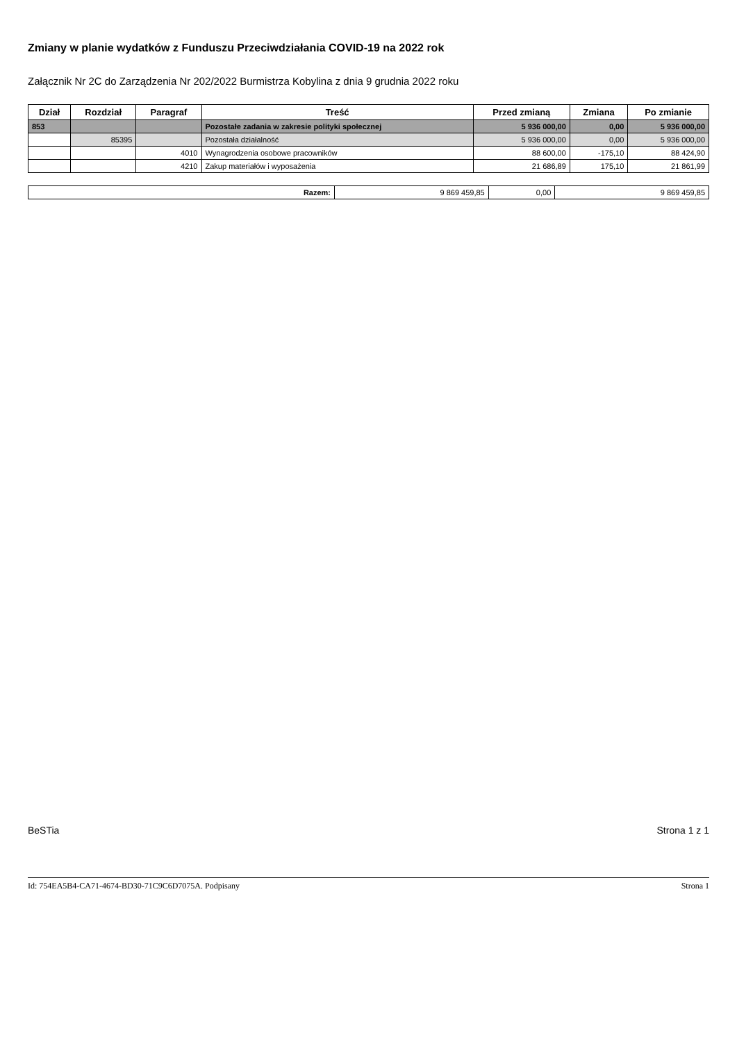Zmiany w planie wydatków z Funduszu Przeciwdziałania COVID-19 na 2022 rok
Załącznik Nr 2C do Zarządzenia Nr 202/2022 Burmistrza Kobylina z dnia 9 grudnia 2022 roku
| Dział | Rozdział | Paragraf | Treść | Przed zmianą | Zmiana | Po zmianie |
| --- | --- | --- | --- | --- | --- | --- |
| 853 | | | Pozostałe zadania w zakresie polityki społecznej | 5 936 000,00 | 0,00 | 5 936 000,00 |
| | 85395 | | Pozostała działalność | 5 936 000,00 | 0,00 | 5 936 000,00 |
| | | 4010 | Wynagrodzenia osobowe pracowników | 88 600,00 | -175,10 | 88 424,90 |
| | | 4210 | Zakup materiałów i wyposażenia | 21 686,89 | 175,10 | 21 861,99 |
| Razem: | 9 869 459,85 | 0,00 | 9 869 459,85 |
BeSTia Strona 1 z 1
Id: 754EA5B4-CA71-4674-BD30-71C9C6D7075A. Podpisany Strona 1